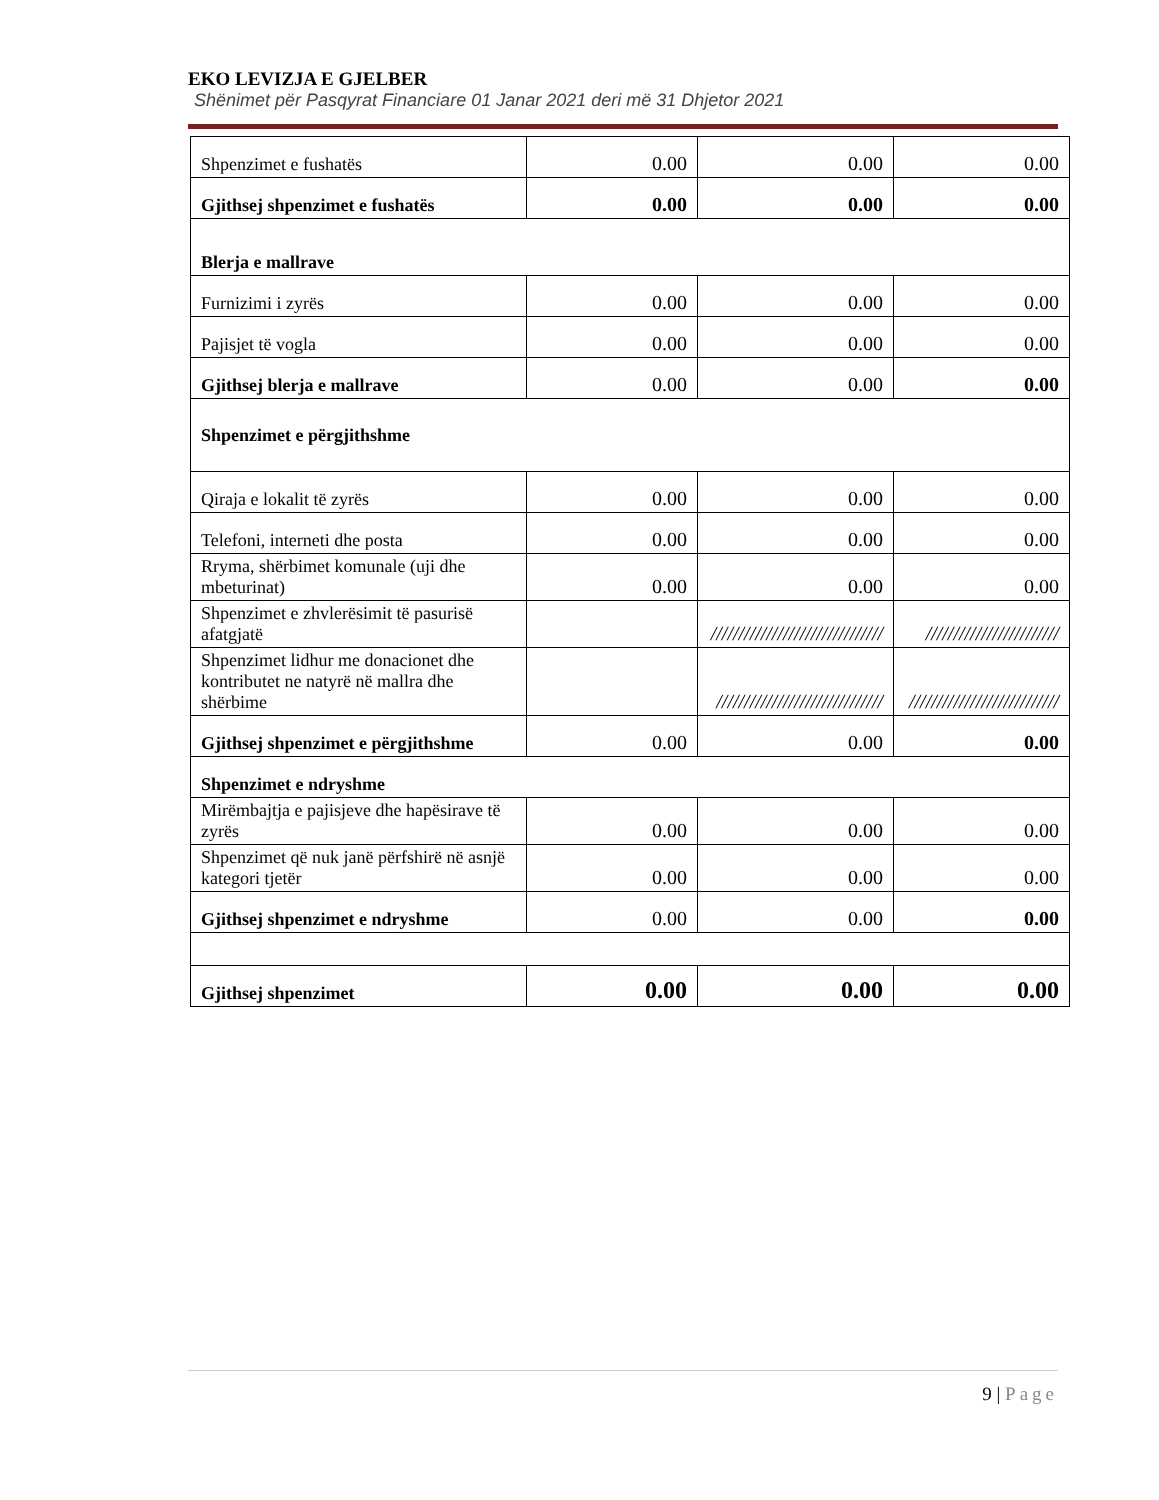EKO LEVIZJA E GJELBER
Shënimet për Pasqyrat Financiare 01 Janar 2021 deri më 31 Dhjetor 2021
| Shpenzimet e fushatës | 0.00 | 0.00 | 0.00 |
| Gjithsej shpenzimet e fushatës | 0.00 | 0.00 | 0.00 |
| Blerja e mallrave | | | |
| Furnizimi i zyrës | 0.00 | 0.00 | 0.00 |
| Pajisjet të vogla | 0.00 | 0.00 | 0.00 |
| Gjithsej blerja e mallrave | 0.00 | 0.00 | 0.00 |
| Shpenzimet e përgjithshme | | | |
| Qiraja e lokalit të zyrës | 0.00 | 0.00 | 0.00 |
| Telefoni, interneti dhe posta | 0.00 | 0.00 | 0.00 |
| Rryma, shërbimet komunale (uji dhe mbeturinat) | 0.00 | 0.00 | 0.00 |
| Shpenzimet e zhvlerësimit të pasurisë afatgjatë | | /////////////////////////////// | //////////////////////// |
| Shpenzimet lidhur me donacionet dhe kontributet ne natyrë në mallra dhe shërbime | | ////////////////////////////// | /////////////////////////// |
| Gjithsej shpenzimet e përgjithshme | 0.00 | 0.00 | 0.00 |
| Shpenzimet e ndryshme | | | |
| Mirëmbajtja e pajisjeve dhe hapësirave të zyrës | 0.00 | 0.00 | 0.00 |
| Shpenzimet që nuk janë përfshirë në asnjë kategori tjetër | 0.00 | 0.00 | 0.00 |
| Gjithsej shpenzimet e ndryshme | 0.00 | 0.00 | 0.00 |
| Gjithsej shpenzimet | 0.00 | 0.00 | 0.00 |
9 | Page